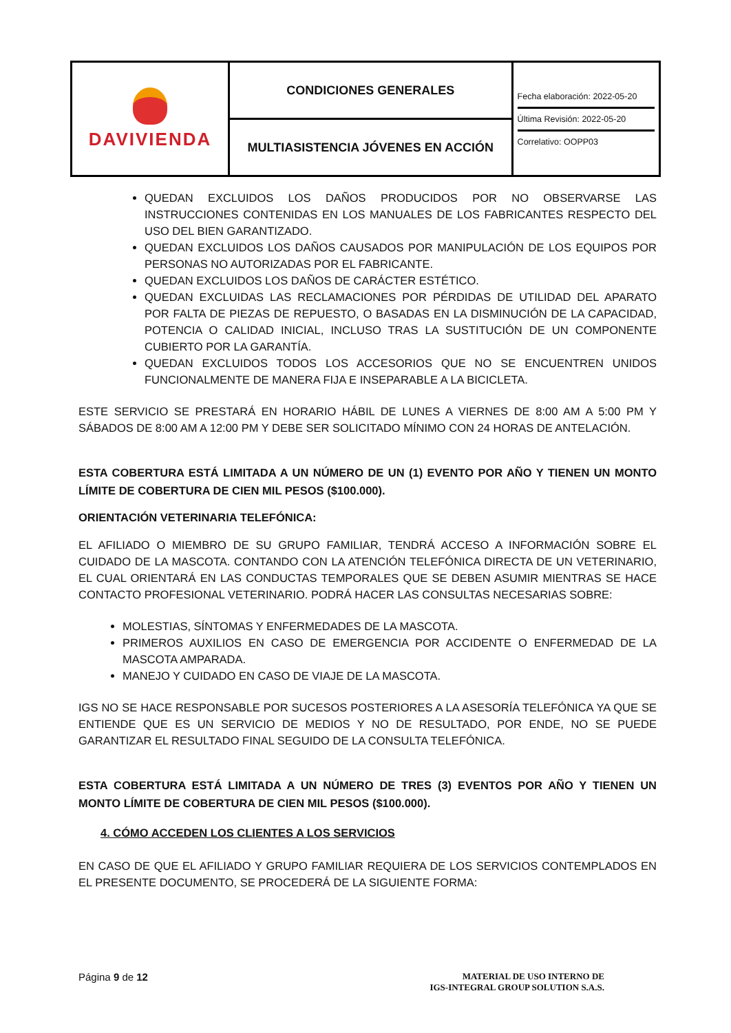| DAVIVIENDA | CONDICIONES GENERALES | Fecha elaboración: 2022-05-20 Última Revisión: 2022-05-20 Correlativo: OOPP03 |
| | MULTIASISTENCIA JÓVENES EN ACCIÓN | |
QUEDAN EXCLUIDOS LOS DAÑOS PRODUCIDOS POR NO OBSERVARSE LAS INSTRUCCIONES CONTENIDAS EN LOS MANUALES DE LOS FABRICANTES RESPECTO DEL USO DEL BIEN GARANTIZADO.
QUEDAN EXCLUIDOS LOS DAÑOS CAUSADOS POR MANIPULACIÓN DE LOS EQUIPOS POR PERSONAS NO AUTORIZADAS POR EL FABRICANTE.
QUEDAN EXCLUIDOS LOS DAÑOS DE CARÁCTER ESTÉTICO.
QUEDAN EXCLUIDAS LAS RECLAMACIONES POR PÉRDIDAS DE UTILIDAD DEL APARATO POR FALTA DE PIEZAS DE REPUESTO, O BASADAS EN LA DISMINUCIÓN DE LA CAPACIDAD, POTENCIA O CALIDAD INICIAL, INCLUSO TRAS LA SUSTITUCIÓN DE UN COMPONENTE CUBIERTO POR LA GARANTÍA.
QUEDAN EXCLUIDOS TODOS LOS ACCESORIOS QUE NO SE ENCUENTREN UNIDOS FUNCIONALMENTE DE MANERA FIJA E INSEPARABLE A LA BICICLETA.
ESTE SERVICIO SE PRESTARÁ EN HORARIO HÁBIL DE LUNES A VIERNES DE 8:00 AM A 5:00 PM Y SÁBADOS DE 8:00 AM A 12:00 PM Y DEBE SER SOLICITADO MÍNIMO CON 24 HORAS DE ANTELACIÓN.
ESTA COBERTURA ESTÁ LIMITADA A UN NÚMERO DE UN (1) EVENTO POR AÑO Y TIENEN UN MONTO LÍMITE DE COBERTURA DE CIEN MIL PESOS ($100.000).
ORIENTACIÓN VETERINARIA TELEFÓNICA:
EL AFILIADO O MIEMBRO DE SU GRUPO FAMILIAR, TENDRÁ ACCESO A INFORMACIÓN SOBRE EL CUIDADO DE LA MASCOTA. CONTANDO CON LA ATENCIÓN TELEFÓNICA DIRECTA DE UN VETERINARIO, EL CUAL ORIENTARÁ EN LAS CONDUCTAS TEMPORALES QUE SE DEBEN ASUMIR MIENTRAS SE HACE CONTACTO PROFESIONAL VETERINARIO. PODRÁ HACER LAS CONSULTAS NECESARIAS SOBRE:
MOLESTIAS, SÍNTOMAS Y ENFERMEDADES DE LA MASCOTA.
PRIMEROS AUXILIOS EN CASO DE EMERGENCIA POR ACCIDENTE O ENFERMEDAD DE LA MASCOTA AMPARADA.
MANEJO Y CUIDADO EN CASO DE VIAJE DE LA MASCOTA.
IGS NO SE HACE RESPONSABLE POR SUCESOS POSTERIORES A LA ASESORÍA TELEFÓNICA YA QUE SE ENTIENDE QUE ES UN SERVICIO DE MEDIOS Y NO DE RESULTADO, POR ENDE, NO SE PUEDE GARANTIZAR EL RESULTADO FINAL SEGUIDO DE LA CONSULTA TELEFÓNICA.
ESTA COBERTURA ESTÁ LIMITADA A UN NÚMERO DE TRES (3) EVENTOS POR AÑO Y TIENEN UN MONTO LÍMITE DE COBERTURA DE CIEN MIL PESOS ($100.000).
4. CÓMO ACCEDEN LOS CLIENTES A LOS SERVICIOS
EN CASO DE QUE EL AFILIADO Y GRUPO FAMILIAR REQUIERA DE LOS SERVICIOS CONTEMPLADOS EN EL PRESENTE DOCUMENTO, SE PROCEDERÁ DE LA SIGUIENTE FORMA:
Página 9 de 12
MATERIAL DE USO INTERNO DE
IGS-INTEGRAL GROUP SOLUTION S.A.S.